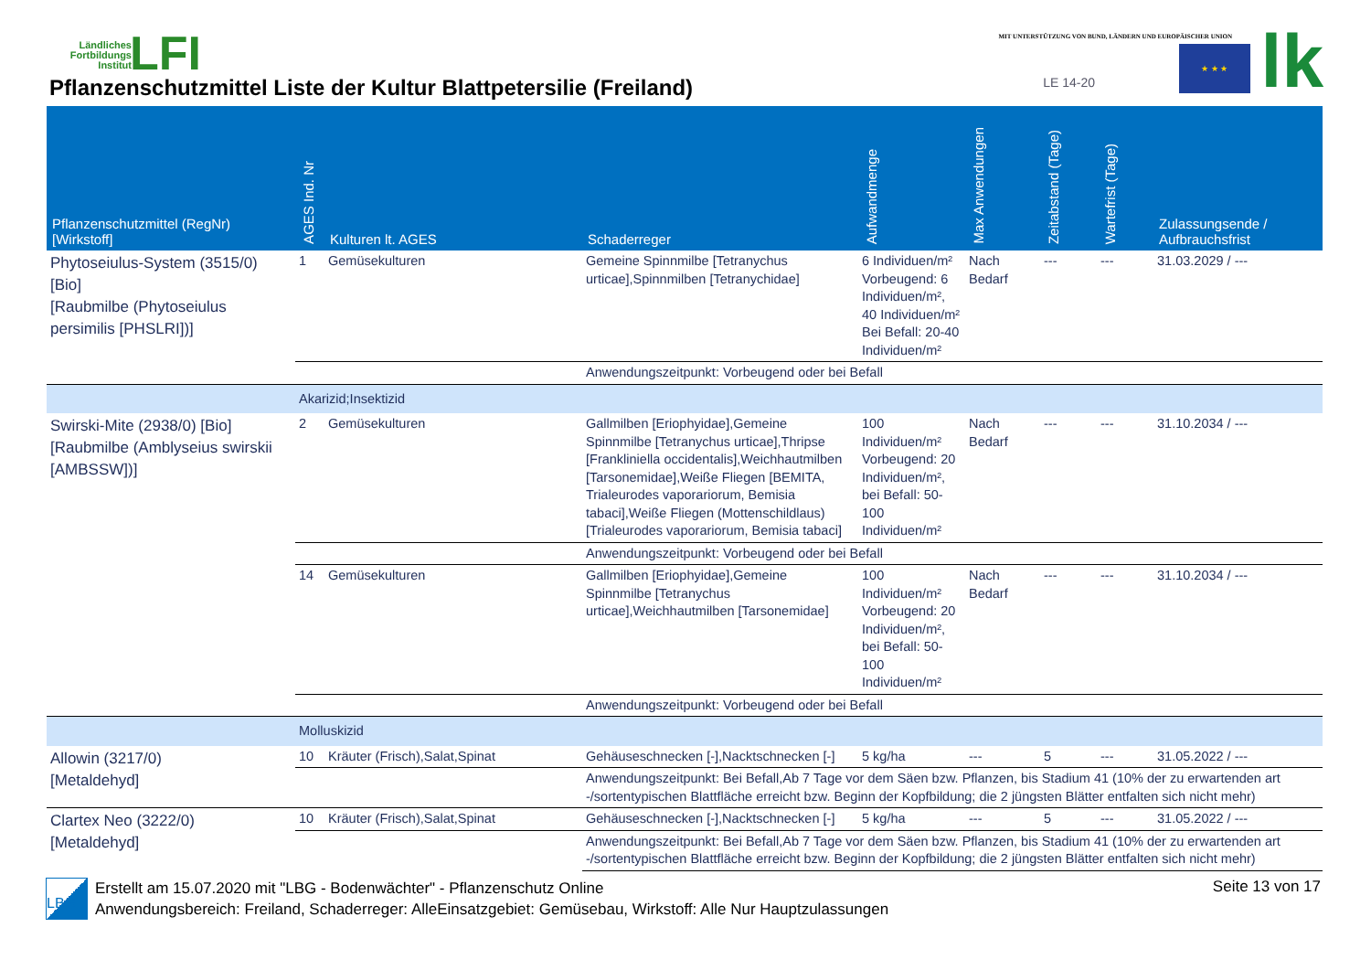Ländliches Fortbildungs Institut
LFI
Pflanzenschutzmittel Liste der Kultur Blattpetersilie (Freiland)
MIT UNTERSTÜTZUNG VON BUND, LÄNDERN UND EUROPÄISCHER UNION
LE 14-20
★ ★ ★ lk
| Pflanzenschutzmittel (RegNr) [Wirkstoff] | AGES Ind. Nr | Kulturen lt. AGES | Schaderreger | Aufwandmenge | Max Anwendungen | Zeitabstand (Tage) | Wartefrist (Tage) | Zulassungsende / Aufbrauchsfrist |
| --- | --- | --- | --- | --- | --- | --- | --- | --- |
| Phytoseiulus-System (3515/0) [Bio] [Raubmilbe (Phytoseiulus persimilis [PHSLRI])] | 1 | Gemüsekulturen | Gemeine Spinnmilbe [Tetranychus urticae],Spinnmilben [Tetranychidae] | 6 Individuen/m² Vorbeugend: 6 Individuen/m², 40 Individuen/m² Bei Befall: 20-40 Individuen/m² | Nach Bedarf | --- | --- | 31.03.2029 / --- |
| | | | Anwendungszeitpunkt: Vorbeugend oder bei Befall | | | | | |
| | Akarizid;Insektizid | | | | | | | |
| Swirski-Mite (2938/0) [Bio] [Raubmilbe (Amblyseius swirskii [AMBSSW])] | 2 | Gemüsekulturen | Gallmilben [Eriophyidae],Gemeine Spinnmilbe [Tetranychus urticae],Thripse [Frankliniella occidentalis],Weichhautmilben [Tarsonemidae],Weiße Fliegen [BEMITA, Trialeurodes vaporariorum, Bemisia tabaci],Weiße Fliegen (Mottenschildlaus) [Trialeurodes vaporariorum, Bemisia tabaci] | 100 Individuen/m² Vorbeugend: 20 Individuen/m², bei Befall: 50-100 Individuen/m² | Nach Bedarf | --- | --- | 31.10.2034 / --- |
| | | | Anwendungszeitpunkt: Vorbeugend oder bei Befall | | | | | |
| | 14 | Gemüsekulturen | Gallmilben [Eriophyidae],Gemeine Spinnmilbe [Tetranychus urticae],Weichhautmilben [Tarsonemidae] | 100 Individuen/m² Vorbeugend: 20 Individuen/m², bei Befall: 50-100 Individuen/m² | Nach Bedarf | --- | --- | 31.10.2034 / --- |
| | | | Anwendungszeitpunkt: Vorbeugend oder bei Befall | | | | | |
| | Molluskizid | | | | | | | |
| Allowin (3217/0) [Metaldehyd] | 10 | Kräuter (Frisch),Salat,Spinat | Gehäuseschnecken [-],Nacktschnecken [-] | 5 kg/ha | --- | 5 | --- | 31.05.2022 / --- |
| | | | Anwendungszeitpunkt: Bei Befall,Ab 7 Tage vor dem Säen bzw. Pflanzen, bis Stadium 41 (10% der zu erwartenden art -/sortentypischen Blattfläche erreicht bzw. Beginn der Kopfbildung; die 2 jüngsten Blätter entfalten sich nicht mehr) | | | | | |
| Clartex Neo (3222/0) [Metaldehyd] | 10 | Kräuter (Frisch),Salat,Spinat | Gehäuseschnecken [-],Nacktschnecken [-] | 5 kg/ha | --- | 5 | --- | 31.05.2022 / --- |
| | | | Anwendungszeitpunkt: Bei Befall,Ab 7 Tage vor dem Säen bzw. Pflanzen, bis Stadium 41 (10% der zu erwartenden art -/sortentypischen Blattfläche erreicht bzw. Beginn der Kopfbildung; die 2 jüngsten Blätter entfalten sich nicht mehr) | | | | | |
LBG
Erstellt am 15.07.2020 mit "LBG - Bodenwächter" - Pflanzenschutz Online
Anwendungsbereich: Freiland, Schaderreger: AlleEinsatzgebiet: Gemüsebau, Wirkstoff: Alle Nur Hauptzulassungen
Seite 13 von 17